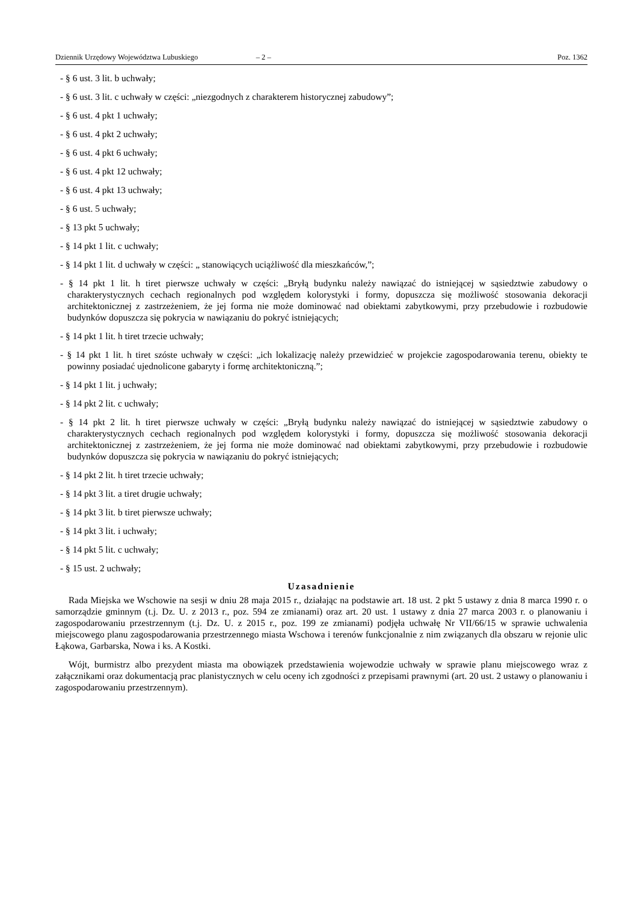Dziennik Urzędowy Województwa Lubuskiego – 2 – Poz. 1362
- § 6 ust. 3 lit. b uchwały;
- § 6 ust. 3 lit. c uchwały w części: „niezgodnych z charakterem historycznej zabudowy”;
- § 6 ust. 4 pkt 1 uchwały;
- § 6 ust. 4 pkt 2 uchwały;
- § 6 ust. 4 pkt 6 uchwały;
- § 6 ust. 4 pkt 12 uchwały;
- § 6 ust. 4 pkt 13 uchwały;
- § 6 ust. 5 uchwały;
- § 13 pkt 5 uchwały;
- § 14 pkt 1 lit. c uchwały;
- § 14 pkt 1 lit. d uchwały w części: „ stanowiących uciążliwość dla mieszkańców,”;
- § 14 pkt 1 lit. h tiret pierwsze uchwały w części: „Bryłą budynku należy nawiązać do istniejącej w sąsiedztwie zabudowy o charakterystycznych cechach regionalnych pod względem kolorystyki i formy, dopuszcza się możliwość stosowania dekoracji architektonicznej z zastrzeżeniem, że jej forma nie może dominować nad obiektami zabytkowymi, przy przebudowie i rozbudowie budynków dopuszcza się pokrycia w nawiązaniu do pokryć istniejących;
- § 14 pkt 1 lit. h tiret trzecie uchwały;
- § 14 pkt 1 lit. h tiret szóste uchwały w części: „ich lokalizację należy przewidzieć w projekcie zagospodarowania terenu, obiekty te powinny posiadać ujednolicone gabaryty i formę architektoniczną.”;
- § 14 pkt 1 lit. j uchwały;
- § 14 pkt 2 lit. c uchwały;
- § 14 pkt 2 lit. h tiret pierwsze uchwały w części: „Bryłą budynku należy nawiązać do istniejącej w sąsiedztwie zabudowy o charakterystycznych cechach regionalnych pod względem kolorystyki i formy, dopuszcza się możliwość stosowania dekoracji architektonicznej z zastrzeżeniem, że jej forma nie może dominować nad obiektami zabytkowymi, przy przebudowie i rozbudowie budynków dopuszcza się pokrycia w nawiązaniu do pokryć istniejących;
- § 14 pkt 2 lit. h tiret trzecie uchwały;
- § 14 pkt 3 lit. a tiret drugie uchwały;
- § 14 pkt 3 lit. b tiret pierwsze uchwały;
- § 14 pkt 3 lit. i uchwały;
- § 14 pkt 5 lit. c uchwały;
- § 15 ust. 2 uchwały;
Uzasadnienie
Rada Miejska we Wschowie na sesji w dniu 28 maja 2015 r., działając na podstawie art. 18 ust. 2 pkt 5 ustawy z dnia 8 marca 1990 r. o samorządzie gminnym (t.j. Dz. U. z 2013 r., poz. 594 ze zmianami) oraz art. 20 ust. 1 ustawy z dnia 27 marca 2003 r. o planowaniu i zagospodarowaniu przestrzennym (t.j. Dz. U. z 2015 r., poz. 199 ze zmianami) podjęła uchwałę Nr VII/66/15 w sprawie uchwalenia miejscowego planu zagospodarowania przestrzennego miasta Wschowa i terenów funkcjonalnie z nim związanych dla obszaru w rejonie ulic Łąkowa, Garbarska, Nowa i ks. A Kostki.
Wójt, burmistrz albo prezydent miasta ma obowiązek przedstawienia wojewodzie uchwały w sprawie planu miejscowego wraz z załącznikami oraz dokumentacją prac planistycznych w celu oceny ich zgodności z przepisami prawnymi (art. 20 ust. 2 ustawy o planowaniu i zagospodarowaniu przestrzennym).